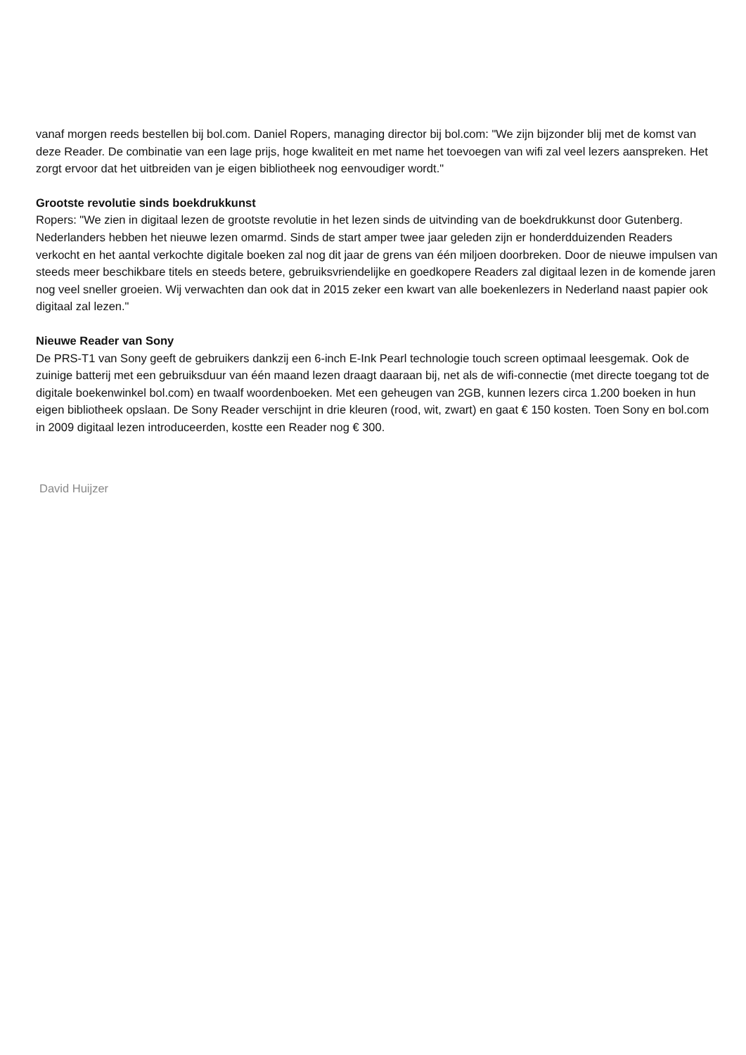vanaf morgen reeds bestellen bij bol.com. Daniel Ropers, managing director bij bol.com: "We zijn bijzonder blij met de komst van deze Reader. De combinatie van een lage prijs, hoge kwaliteit en met name het toevoegen van wifi zal veel lezers aanspreken. Het zorgt ervoor dat het uitbreiden van je eigen bibliotheek nog eenvoudiger wordt."
Grootste revolutie sinds boekdrukkunst
Ropers: "We zien in digitaal lezen de grootste revolutie in het lezen sinds de uitvinding van de boekdrukkunst door Gutenberg. Nederlanders hebben het nieuwe lezen omarmd. Sinds de start amper twee jaar geleden zijn er honderdduizenden Readers verkocht en het aantal verkochte digitale boeken zal nog dit jaar de grens van één miljoen doorbreken. Door de nieuwe impulsen van steeds meer beschikbare titels en steeds betere, gebruiksvriendelijke en goedkopere Readers zal digitaal lezen in de komende jaren nog veel sneller groeien. Wij verwachten dan ook dat in 2015 zeker een kwart van alle boekenlezers in Nederland naast papier ook digitaal zal lezen."
Nieuwe Reader van Sony
De PRS-T1 van Sony geeft de gebruikers dankzij een 6-inch E-Ink Pearl technologie touch screen optimaal leesgemak. Ook de zuinige batterij met een gebruiksduur van één maand lezen draagt daaraan bij, net als de wifi-connectie (met directe toegang tot de digitale boekenwinkel bol.com) en twaalf woordenboeken. Met een geheugen van 2GB, kunnen lezers circa 1.200 boeken in hun eigen bibliotheek opslaan. De Sony Reader verschijnt in drie kleuren (rood, wit, zwart) en gaat € 150 kosten. Toen Sony en bol.com in 2009 digitaal lezen introduceerden, kostte een Reader nog € 300.
David Huijzer